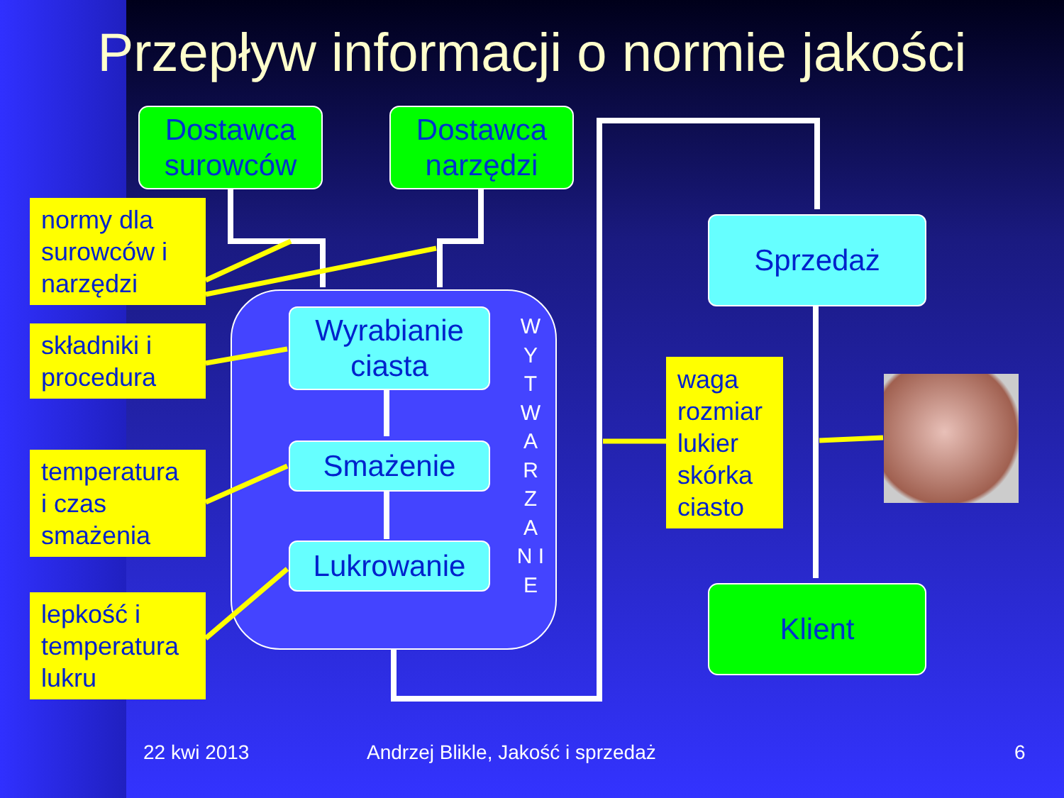Przepływ informacji o normie jakości
Dostawca
surowców
Dostawca
narzędzi
Sprzedaż
Klient
normy dla
surowców i
narzędzi
składniki i
procedura
temperatura
i czas
smażenia
lepkość i
temperatura
lukru
Wyrabianie
ciasta
Smażenie
Lukrowanie
W Y T W A R Z A N I E
waga
rozmiar
lukier
skórka
ciasto
22 kwi 2013
Andrzej Blikle, Jakość i sprzedaż
6